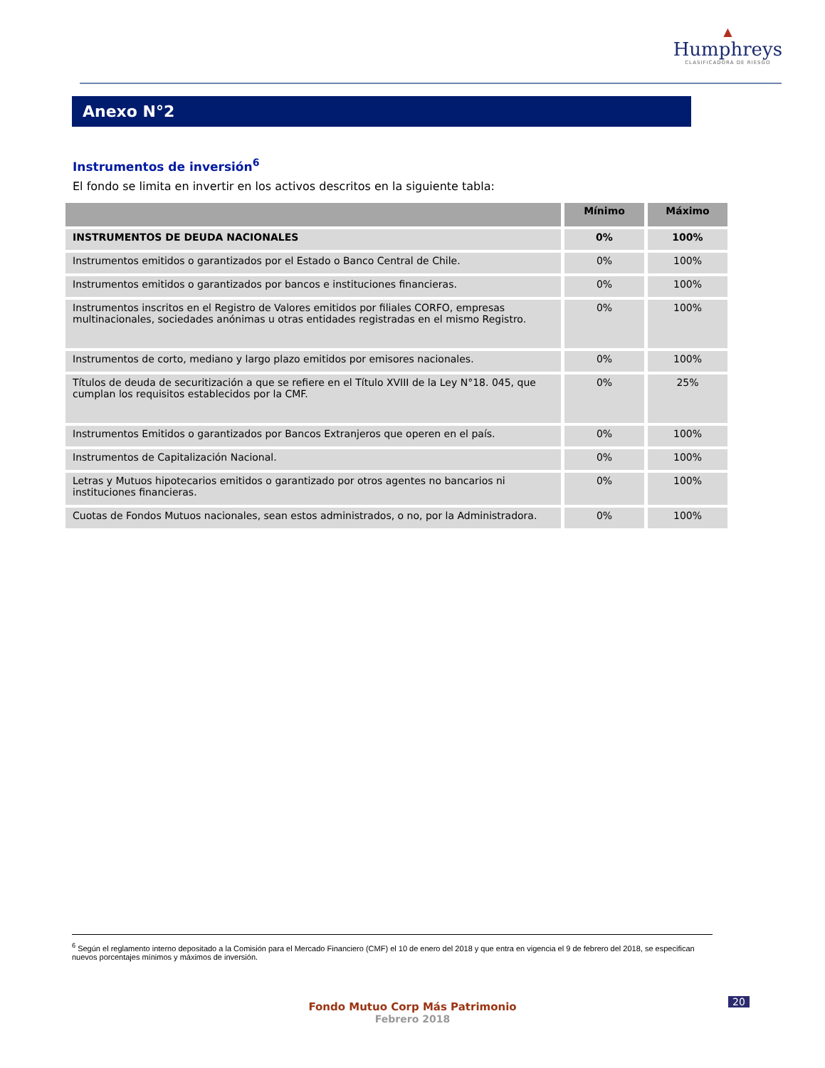▲
Humphreys
CLASIFICADORA DE RIESGO
Anexo N°2
Instrumentos de inversión<sup>6</sup>
El fondo se limita en invertir en los activos descritos en la siguiente tabla:
| | Mínimo | Máximo |
| --- | --- | --- |
| INSTRUMENTOS DE DEUDA NACIONALES | 0% | 100% |
| Instrumentos emitidos o garantizados por el Estado o Banco Central de Chile. | 0% | 100% |
| Instrumentos emitidos o garantizados por bancos e instituciones financieras. | 0% | 100% |
| Instrumentos inscritos en el Registro de Valores emitidos por filiales CORFO, empresas multinacionales, sociedades anónimas u otras entidades registradas en el mismo Registro. | 0% | 100% |
| Instrumentos de corto, mediano y largo plazo emitidos por emisores nacionales. | 0% | 100% |
| Títulos de deuda de securitización a que se refiere en el Título XVIII de la Ley N°18. 045, que cumplan los requisitos establecidos por la CMF. | 0% | 25% |
| Instrumentos Emitidos o garantizados por Bancos Extranjeros que operen en el país. | 0% | 100% |
| Instrumentos de Capitalización Nacional. | 0% | 100% |
| Letras y Mutuos hipotecarios emitidos o garantizado por otros agentes no bancarios ni instituciones financieras. | 0% | 100% |
| Cuotas de Fondos Mutuos nacionales, sean estos administrados, o no, por la Administradora. | 0% | 100% |
<sup>6</sup> Según el reglamento interno depositado a la Comisión para el Mercado Financiero (CMF) el 10 de enero del 2018 y que entra en vigencia el 9 de febrero del 2018, se especifican nuevos porcentajes mínimos y máximos de inversión.
Fondo Mutuo Corp Más Patrimonio
Febrero 2018
20